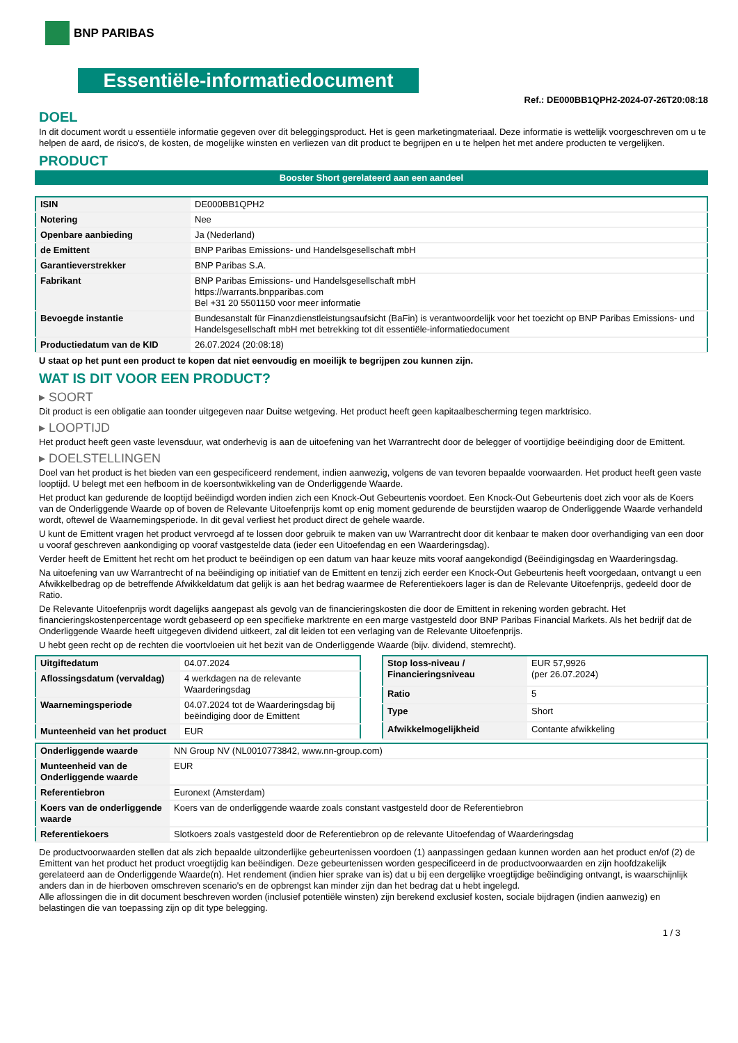BNP PARIBAS
Essentiële-informatiedocument
Ref.: DE000BB1QPH2-2024-07-26T20:08:18
DOEL
In dit document wordt u essentiële informatie gegeven over dit beleggingsproduct. Het is geen marketingmateriaal. Deze informatie is wettelijk voorgeschreven om u te helpen de aard, de risico's, de kosten, de mogelijke winsten en verliezen van dit product te begrijpen en u te helpen het met andere producten te vergelijken.
PRODUCT
Booster Short gerelateerd aan een aandeel
| ISIN | DE000BB1QPH2 |
| Notering | Nee |
| Openbare aanbieding | Ja (Nederland) |
| de Emittent | BNP Paribas Emissions- und Handelsgesellschaft mbH |
| Garantieverstrekker | BNP Paribas S.A. |
| Fabrikant | BNP Paribas Emissions- und Handelsgesellschaft mbH https://warrants.bnpparibas.com Bel +31 20 5501150 voor meer informatie |
| Bevoegde instantie | Bundesanstalt für Finanzdienstleistungsaufsicht (BaFin) is verantwoordelijk voor het toezicht op BNP Paribas Emissions- und Handelsgesellschaft mbH met betrekking tot dit essentiële-informatiedocument |
| Productiedatum van de KID | 26.07.2024 (20:08:18) |
U staat op het punt een product te kopen dat niet eenvoudig en moeilijk te begrijpen zou kunnen zijn.
WAT IS DIT VOOR EEN PRODUCT?
▸ SOORT
Dit product is een obligatie aan toonder uitgegeven naar Duitse wetgeving. Het product heeft geen kapitaalbescherming tegen marktrisico.
▸ LOOPTIJD
Het product heeft geen vaste levensduur, wat onderhevig is aan de uitoefening van het Warrantrecht door de belegger of voortijdige beëindiging door de Emittent.
▸ DOELSTELLINGEN
Doel van het product is het bieden van een gespecificeerd rendement, indien aanwezig, volgens de van tevoren bepaalde voorwaarden. Het product heeft geen vaste looptijd. U belegt met een hefboom in de koersontwikkeling van de Onderliggende Waarde.
Het product kan gedurende de looptijd beëindigd worden indien zich een Knock-Out Gebeurtenis voordoet. Een Knock-Out Gebeurtenis doet zich voor als de Koers van de Onderliggende Waarde op of boven de Relevante Uitoefenprijs komt op enig moment gedurende de beurstijden waarop de Onderliggende Waarde verhandeld wordt, oftewel de Waarnemingsperiode. In dit geval verliest het product direct de gehele waarde.
U kunt de Emittent vragen het product vervroegd af te lossen door gebruik te maken van uw Warrantrecht door dit kenbaar te maken door overhandiging van een door u vooraf geschreven aankondiging op vooraf vastgestelde data (ieder een Uitoefendag en een Waarderingsdag).
Verder heeft de Emittent het recht om het product te beëindigen op een datum van haar keuze mits vooraf aangekondigd (Beëindigingsdag en Waarderingsdag.
Na uitoefening van uw Warrantrecht of na beëindiging op initiatief van de Emittent en tenzij zich eerder een Knock-Out Gebeurtenis heeft voorgedaan, ontvangt u een Afwikkelbedrag op de betreffende Afwikkeldatum dat gelijk is aan het bedrag waarmee de Referentiekoers lager is dan de Relevante Uitoefenprijs, gedeeld door de Ratio.
De Relevante Uitoefenprijs wordt dagelijks aangepast als gevolg van de financieringskosten die door de Emittent in rekening worden gebracht. Het financieringskostenpercentage wordt gebaseerd op een specifieke marktrente en een marge vastgesteld door BNP Paribas Financial Markets. Als het bedrijf dat de Onderliggende Waarde heeft uitgegeven dividend uitkeert, zal dit leiden tot een verlaging van de Relevante Uitoefenprijs.
U hebt geen recht op de rechten die voortvloeien uit het bezit van de Onderliggende Waarde (bijv. dividend, stemrecht).
| Uitgiftedatum | 04.07.2024 |
| Aflossingsdatum (vervaldag) | 4 werkdagen na de relevante Waarderingsdag |
| Waarnemingsperiode | 04.07.2024 tot de Waarderingsdag bij beëindiging door de Emittent |
| Munteenheid van het product | EUR |
| Stop loss-niveau / Financieringsniveau | EUR 57,9926 (per 26.07.2024) |
| Ratio | 5 |
| Type | Short |
| Afwikkelmogelijkheid | Contante afwikkeling |
| Onderliggende waarde | NN Group NV (NL0010773842, www.nn-group.com) |
| Munteenheid van de Onderliggende waarde | EUR |
| Referentiebron | Euronext (Amsterdam) |
| Koers van de onderliggende waarde | Koers van de onderliggende waarde zoals constant vastgesteld door de Referentiebron |
| Referentiekoers | Slotkoers zoals vastgesteld door de Referentiebron op de relevante Uitoefendag of Waarderingsdag |
De productvoorwaarden stellen dat als zich bepaalde uitzonderlijke gebeurtenissen voordoen (1) aanpassingen gedaan kunnen worden aan het product en/of (2) de Emittent van het product het product vroegtijdig kan beëindigen. Deze gebeurtenissen worden gespecificeerd in de productvoorwaarden en zijn hoofdzakelijk gerelateerd aan de Onderliggende Waarde(n). Het rendement (indien hier sprake van is) dat u bij een dergelijke vroegtijdige beëindiging ontvangt, is waarschijnlijk anders dan in de hierboven omschreven scenario's en de opbrengst kan minder zijn dan het bedrag dat u hebt ingelegd.
Alle aflossingen die in dit document beschreven worden (inclusief potentiële winsten) zijn berekend exclusief kosten, sociale bijdragen (indien aanwezig) en belastingen die van toepassing zijn op dit type belegging.
1 / 3